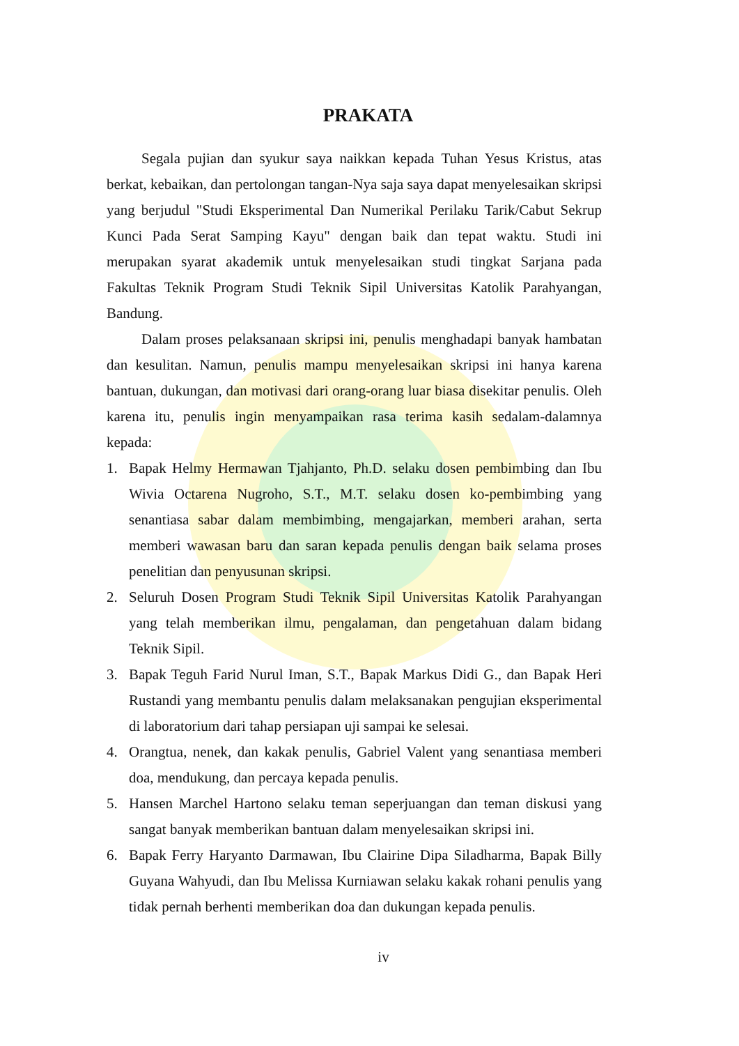PRAKATA
Segala pujian dan syukur saya naikkan kepada Tuhan Yesus Kristus, atas berkat, kebaikan, dan pertolongan tangan-Nya saja saya dapat menyelesaikan skripsi yang berjudul "Studi Eksperimental Dan Numerikal Perilaku Tarik/Cabut Sekrup Kunci Pada Serat Samping Kayu" dengan baik dan tepat waktu. Studi ini merupakan syarat akademik untuk menyelesaikan studi tingkat Sarjana pada Fakultas Teknik Program Studi Teknik Sipil Universitas Katolik Parahyangan, Bandung.
Dalam proses pelaksanaan skripsi ini, penulis menghadapi banyak hambatan dan kesulitan. Namun, penulis mampu menyelesaikan skripsi ini hanya karena bantuan, dukungan, dan motivasi dari orang-orang luar biasa disekitar penulis. Oleh karena itu, penulis ingin menyampaikan rasa terima kasih sedalam-dalamnya kepada:
1. Bapak Helmy Hermawan Tjahjanto, Ph.D. selaku dosen pembimbing dan Ibu Wivia Octarena Nugroho, S.T., M.T. selaku dosen ko-pembimbing yang senantiasa sabar dalam membimbing, mengajarkan, memberi arahan, serta memberi wawasan baru dan saran kepada penulis dengan baik selama proses penelitian dan penyusunan skripsi.
2. Seluruh Dosen Program Studi Teknik Sipil Universitas Katolik Parahyangan yang telah memberikan ilmu, pengalaman, dan pengetahuan dalam bidang Teknik Sipil.
3. Bapak Teguh Farid Nurul Iman, S.T., Bapak Markus Didi G., dan Bapak Heri Rustandi yang membantu penulis dalam melaksanakan pengujian eksperimental di laboratorium dari tahap persiapan uji sampai ke selesai.
4. Orangtua, nenek, dan kakak penulis, Gabriel Valent yang senantiasa memberi doa, mendukung, dan percaya kepada penulis.
5. Hansen Marchel Hartono selaku teman seperjuangan dan teman diskusi yang sangat banyak memberikan bantuan dalam menyelesaikan skripsi ini.
6. Bapak Ferry Haryanto Darmawan, Ibu Clairine Dipa Siladharma, Bapak Billy Guyana Wahyudi, dan Ibu Melissa Kurniawan selaku kakak rohani penulis yang tidak pernah berhenti memberikan doa dan dukungan kepada penulis.
iv